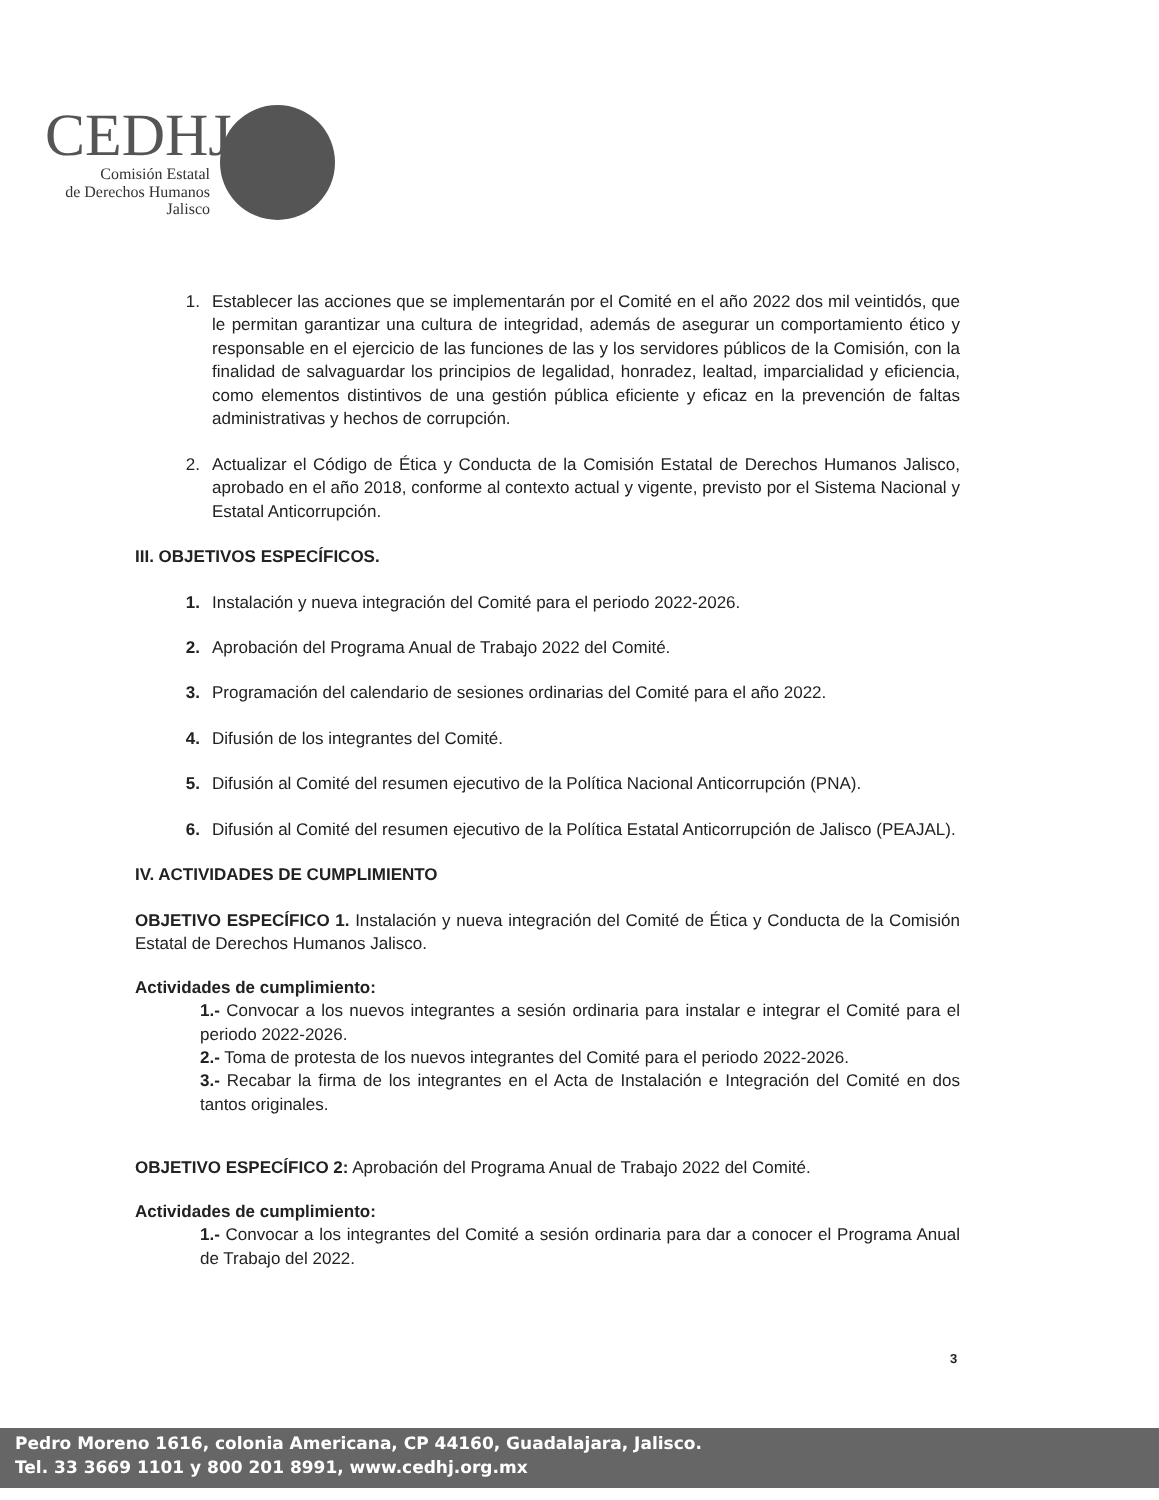CEDHJ
Comisión Estatal
de Derechos Humanos
Jalisco
1. Establecer las acciones que se implementarán por el Comité en el año 2022 dos mil veintidós, que le permitan garantizar una cultura de integridad, además de asegurar un comportamiento ético y responsable en el ejercicio de las funciones de las y los servidores públicos de la Comisión, con la finalidad de salvaguardar los principios de legalidad, honradez, lealtad, imparcialidad y eficiencia, como elementos distintivos de una gestión pública eficiente y eficaz en la prevención de faltas administrativas y hechos de corrupción.
2. Actualizar el Código de Ética y Conducta de la Comisión Estatal de Derechos Humanos Jalisco, aprobado en el año 2018, conforme al contexto actual y vigente, previsto por el Sistema Nacional y Estatal Anticorrupción.
III. OBJETIVOS ESPECÍFICOS.
1. Instalación y nueva integración del Comité para el periodo 2022-2026.
2. Aprobación del Programa Anual de Trabajo 2022 del Comité.
3. Programación del calendario de sesiones ordinarias del Comité para el año 2022.
4. Difusión de los integrantes del Comité.
5. Difusión al Comité del resumen ejecutivo de la Política Nacional Anticorrupción (PNA).
6. Difusión al Comité del resumen ejecutivo de la Política Estatal Anticorrupción de Jalisco (PEAJAL).
IV. ACTIVIDADES DE CUMPLIMIENTO
OBJETIVO ESPECÍFICO 1. Instalación y nueva integración del Comité de Ética y Conducta de la Comisión Estatal de Derechos Humanos Jalisco.
Actividades de cumplimiento:
1.- Convocar a los nuevos integrantes a sesión ordinaria para instalar e integrar el Comité para el periodo 2022-2026.
2.- Toma de protesta de los nuevos integrantes del Comité para el periodo 2022-2026.
3.- Recabar la firma de los integrantes en el Acta de Instalación e Integración del Comité en dos tantos originales.
OBJETIVO ESPECÍFICO 2: Aprobación del Programa Anual de Trabajo 2022 del Comité.
Actividades de cumplimiento:
1.- Convocar a los integrantes del Comité a sesión ordinaria para dar a conocer el Programa Anual de Trabajo del 2022.
3
Pedro Moreno 1616, colonia Americana, CP 44160, Guadalajara, Jalisco.
Tel. 33 3669 1101 y 800 201 8991, www.cedhj.org.mx